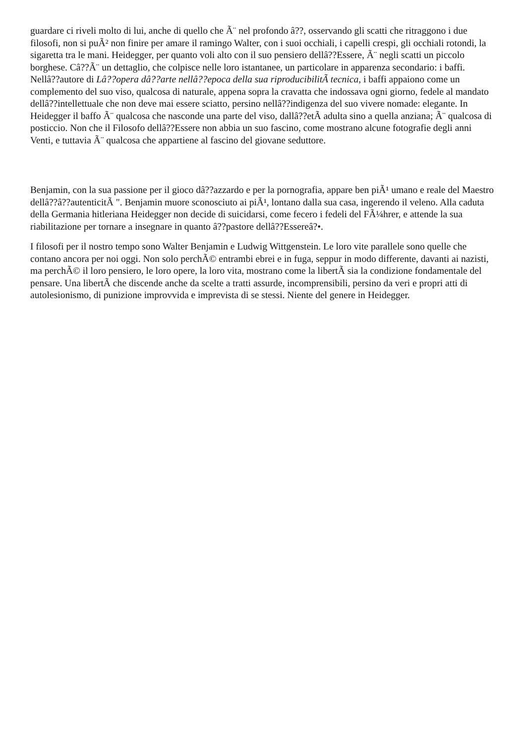guardare ci riveli molto di lui, anche di quello che Ã¨ nel profondo â??, osservando gli scatti che ritraggono i due filosofi, non si puÃ² non finire per amare il ramingo Walter, con i suoi occhiali, i capelli crespi, gli occhiali rotondi, la sigaretta tra le mani. Heidegger, per quanto voli alto con il suo pensiero dellâ??Essere, Ã¨ negli scatti un piccolo borghese. Câ??Ã¨ un dettaglio, che colpisce nelle loro istantanee, un particolare in apparenza secondario: i baffi. Nellâ??autore di Lâ??opera dâ??arte nellâ??epoca della sua riproducibilitÃ tecnica, i baffi appaiono come un complemento del suo viso, qualcosa di naturale, appena sopra la cravatta che indossava ogni giorno, fedele al mandato dellâ??intellettuale che non deve mai essere sciatto, persino nellâ??indigenza del suo vivere nomade: elegante. In Heidegger il baffo Ã¨ qualcosa che nasconde una parte del viso, dallâ??etÃ adulta sino a quella anziana; Ã¨ qualcosa di posticcio. Non che il Filosofo dellâ??Essere non abbia un suo fascino, come mostrano alcune fotografie degli anni Venti, e tuttavia Ã¨ qualcosa che appartiene al fascino del giovane seduttore.
Benjamin, con la sua passione per il gioco dâ??azzardo e per la pornografia, appare ben piÃ¹ umano e reale del Maestro dellâ??â??autenticitÃ ". Benjamin muore sconosciuto ai piÃ¹, lontano dalla sua casa, ingerendo il veleno. Alla caduta della Germania hitleriana Heidegger non decide di suicidarsi, come fecero i fedeli del FÃ¼hrer, e attende la sua riabilitazione per tornare a insegnare in quanto â??pastore dellâ??Essereâ?•.
I filosofi per il nostro tempo sono Walter Benjamin e Ludwig Wittgenstein. Le loro vite parallele sono quelle che contano ancora per noi oggi. Non solo perchÃ© entrambi ebrei e in fuga, seppur in modo differente, davanti ai nazisti, ma perchÃ© il loro pensiero, le loro opere, la loro vita, mostrano come la libertÃ sia la condizione fondamentale del pensare. Una libertÃ che discende anche da scelte a tratti assurde, incomprensibili, persino da veri e propri atti di autolesionismo, di punizione improvvida e imprevista di se stessi. Niente del genere in Heidegger.